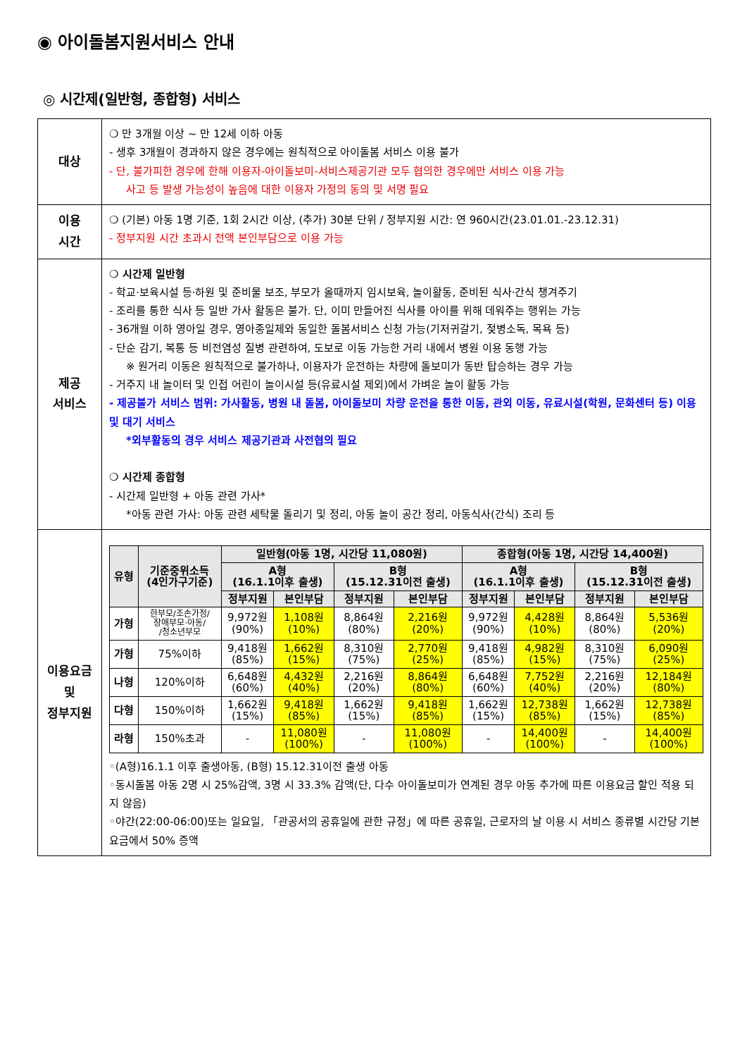◉ 아이돌봄지원서비스 안내
◎ 시간제(일반형, 종합형) 서비스
| 대상 | ❍ 만 3개월 이상 ~ 만 12세 이하 아동 - 생후 3개월이 경과하지 않은 경우에는 원칙적으로 아이돌봄 서비스 이용 불가 - 단, 불가피한 경우에 한해 이용자-아이돌보미-서비스제공기관 모두 협의한 경우에만 서비스 이용 가능 사고 등 발생 가능성이 높음에 대한 이용자 가정의 동의 및 서명 필요 |
| 이용 시간 | ❍ (기본) 아동 1명 기준, 1회 2시간 이상, (추가) 30분 단위 / 정부지원 시간: 연 960시간(23.01.01.-23.12.31) - 정부지원 시간 초과시 전액 본인부담으로 이용 가능 |
| 제공 서비스 | ❍ 시간제 일반형 - 학교·보육시설 등·하원 및 준비물 보조, 부모가 올때까지 임시보육, 놀이활동, 준비된 식사·간식 챙겨주기 - 조리를 통한 식사 등 일반 가사 활동은 불가. 단, 이미 만들어진 식사를 아이를 위해 데워주는 행위는 가능 - 36개월 이하 영아일 경우, 영아종일제와 동일한 돌봄서비스 신청 가능(기저귀갈기, 젖병소독, 목욕 등) - 단순 감기, 복통 등 비전염성 질병 관련하여, 도보로 이동 가능한 거리 내에서 병원 이용 동행 가능 ※ 원거리 이동은 원칙적으로 불가하나, 이용자가 운전하는 차량에 돌보미가 동반 탑승하는 경우 가능 - 거주지 내 놀이터 및 인접 어린이 놀이시설 등(유료시설 제외)에서 가벼운 놀이 활동 가능 - 제공불가 서비스 범위: 가사활동, 병원 내 돌봄, 아이돌보미 차량 운전을 통한 이동, 관외 이동, 유료시설(학원, 문화센터 등) 이용 및 대기 서비스 *외부활동의 경우 서비스 제공기관과 사전협의 필요 ❍ 시간제 종합형 - 시간제 일반형 + 아동 관련 가사* *아동 관련 가사: 아동 관련 세탁물 돌리기 및 정리, 아동 놀이 공간 정리, 아동식사(간식) 조리 등 |
| 이용요금 및 정부지원 | / 유형 / 기준중위소득 (4인가구기준) / 일반형(아동 1명, 시간당 11,080원) / / / / 종합형(아동 1명, 시간당 14,400원) / / / / / --- / --- / --- / --- / --- / --- / --- / --- / --- / --- / / / / A형 (16.1.1이후 출생) / / B형 (15.12.31이전 출생) / / A형 (16.1.1이후 출생) / / B형 (15.12.31이전 출생) / / / / / 정부지원 / 본인부담 / 정부지원 / 본인부담 / 정부지원 / 본인부담 / 정부지원 / 본인부담 / / 가형 / 한부모/조손가정/ 장애부모·아동/ /청소년부모 / 9,972원 (90%) / 1,108원 (10%) / 8,864원 (80%) / 2,216원 (20%) / 9,972원 (90%) / 4,428원 (10%) / 8,864원 (80%) / 5,536원 (20%) / / 가형 / 75%이하 / 9,418원 (85%) / 1,662원 (15%) / 8,310원 (75%) / 2,770원 (25%) / 9,418원 (85%) / 4,982원 (15%) / 8,310원 (75%) / 6,090원 (25%) / / 나형 / 120%이하 / 6,648원 (60%) / 4,432원 (40%) / 2,216원 (20%) / 8,864원 (80%) / 6,648원 (60%) / 7,752원 (40%) / 2,216원 (20%) / 12,184원 (80%) / / 다형 / 150%이하 / 1,662원 (15%) / 9,418원 (85%) / 1,662원 (15%) / 9,418원 (85%) / 1,662원 (15%) / 12,738원 (85%) / 1,662원 (15%) / 12,738원 (85%) / / 라형 / 150%초과 / - / 11,080원 (100%) / - / 11,080원 (100%) / - / 14,400원 (100%) / - / 14,400원 (100%) / ◦(A형)16.1.1 이후 출생아동, (B형) 15.12.31이전 출생 아동 ◦동시돌봄 아동 2명 시 25%감액, 3명 시 33.3% 감액(단, 다수 아이돌보미가 연계된 경우 아동 추가에 따른 이용요금 할인 적용 되지 않음) ◦야간(22:00-06:00)또는 일요일, 「관공서의 공휴일에 관한 규정」에 따른 공휴일, 근로자의 날 이용 시 서비스 종류별 시간당 기본요금에서 50% 증액 |